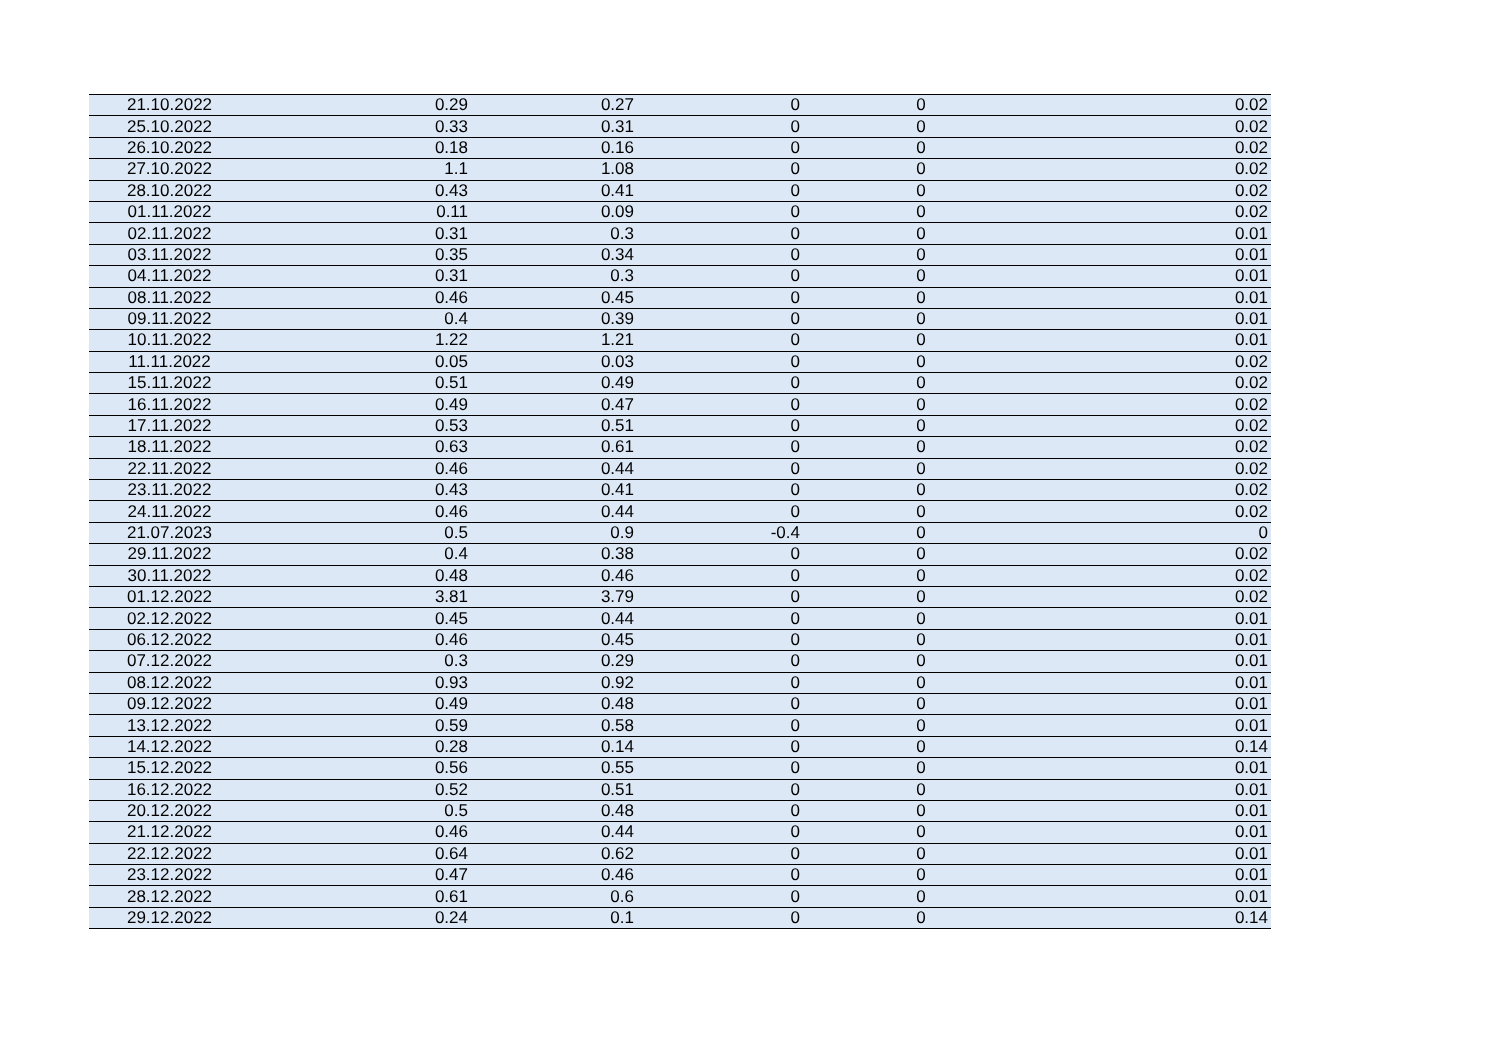| 21.10.2022 | 0.29 | 0.27 | 0 | 0 | 0.02 |
| 25.10.2022 | 0.33 | 0.31 | 0 | 0 | 0.02 |
| 26.10.2022 | 0.18 | 0.16 | 0 | 0 | 0.02 |
| 27.10.2022 | 1.1 | 1.08 | 0 | 0 | 0.02 |
| 28.10.2022 | 0.43 | 0.41 | 0 | 0 | 0.02 |
| 01.11.2022 | 0.11 | 0.09 | 0 | 0 | 0.02 |
| 02.11.2022 | 0.31 | 0.3 | 0 | 0 | 0.01 |
| 03.11.2022 | 0.35 | 0.34 | 0 | 0 | 0.01 |
| 04.11.2022 | 0.31 | 0.3 | 0 | 0 | 0.01 |
| 08.11.2022 | 0.46 | 0.45 | 0 | 0 | 0.01 |
| 09.11.2022 | 0.4 | 0.39 | 0 | 0 | 0.01 |
| 10.11.2022 | 1.22 | 1.21 | 0 | 0 | 0.01 |
| 11.11.2022 | 0.05 | 0.03 | 0 | 0 | 0.02 |
| 15.11.2022 | 0.51 | 0.49 | 0 | 0 | 0.02 |
| 16.11.2022 | 0.49 | 0.47 | 0 | 0 | 0.02 |
| 17.11.2022 | 0.53 | 0.51 | 0 | 0 | 0.02 |
| 18.11.2022 | 0.63 | 0.61 | 0 | 0 | 0.02 |
| 22.11.2022 | 0.46 | 0.44 | 0 | 0 | 0.02 |
| 23.11.2022 | 0.43 | 0.41 | 0 | 0 | 0.02 |
| 24.11.2022 | 0.46 | 0.44 | 0 | 0 | 0.02 |
| 21.07.2023 | 0.5 | 0.9 | -0.4 | 0 | 0 |
| 29.11.2022 | 0.4 | 0.38 | 0 | 0 | 0.02 |
| 30.11.2022 | 0.48 | 0.46 | 0 | 0 | 0.02 |
| 01.12.2022 | 3.81 | 3.79 | 0 | 0 | 0.02 |
| 02.12.2022 | 0.45 | 0.44 | 0 | 0 | 0.01 |
| 06.12.2022 | 0.46 | 0.45 | 0 | 0 | 0.01 |
| 07.12.2022 | 0.3 | 0.29 | 0 | 0 | 0.01 |
| 08.12.2022 | 0.93 | 0.92 | 0 | 0 | 0.01 |
| 09.12.2022 | 0.49 | 0.48 | 0 | 0 | 0.01 |
| 13.12.2022 | 0.59 | 0.58 | 0 | 0 | 0.01 |
| 14.12.2022 | 0.28 | 0.14 | 0 | 0 | 0.14 |
| 15.12.2022 | 0.56 | 0.55 | 0 | 0 | 0.01 |
| 16.12.2022 | 0.52 | 0.51 | 0 | 0 | 0.01 |
| 20.12.2022 | 0.5 | 0.48 | 0 | 0 | 0.01 |
| 21.12.2022 | 0.46 | 0.44 | 0 | 0 | 0.01 |
| 22.12.2022 | 0.64 | 0.62 | 0 | 0 | 0.01 |
| 23.12.2022 | 0.47 | 0.46 | 0 | 0 | 0.01 |
| 28.12.2022 | 0.61 | 0.6 | 0 | 0 | 0.01 |
| 29.12.2022 | 0.24 | 0.1 | 0 | 0 | 0.14 |